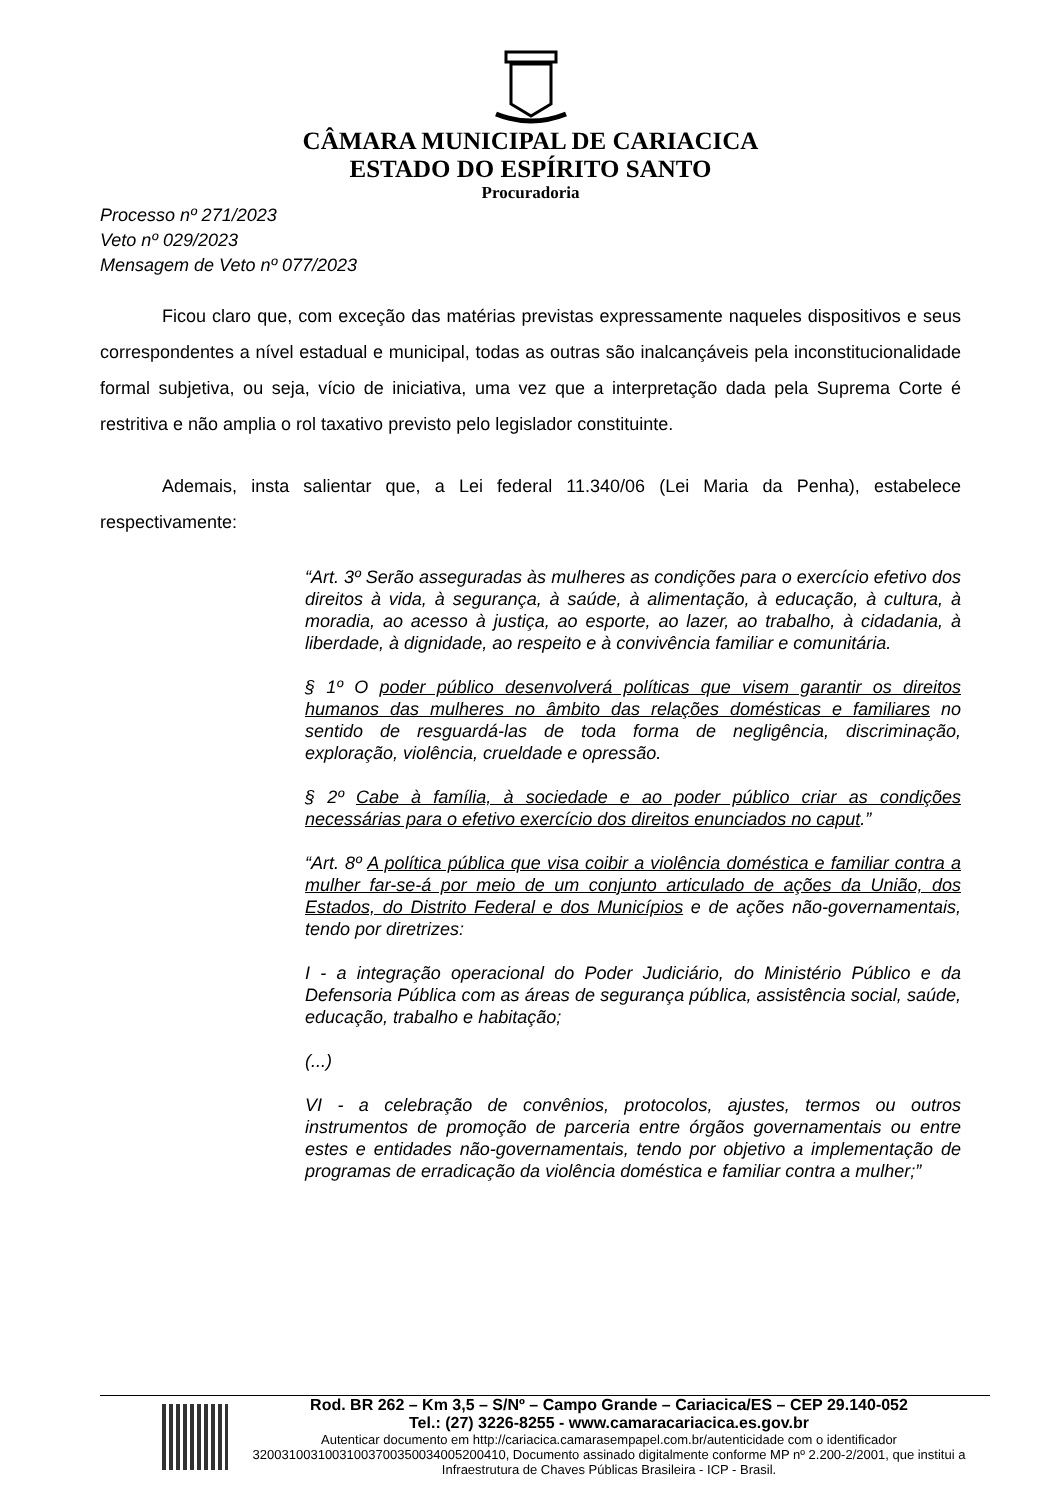CÂMARA MUNICIPAL DE CARIACICA
ESTADO DO ESPÍRITO SANTO
Procuradoria
Processo nº 271/2023
Veto nº 029/2023
Mensagem de Veto nº 077/2023
Ficou claro que, com exceção das matérias previstas expressamente naqueles dispositivos e seus correspondentes a nível estadual e municipal, todas as outras são inalcançáveis pela inconstitucionalidade formal subjetiva, ou seja, vício de iniciativa, uma vez que a interpretação dada pela Suprema Corte é restritiva e não amplia o rol taxativo previsto pelo legislador constituinte.
Ademais, insta salientar que, a Lei federal 11.340/06 (Lei Maria da Penha), estabelece respectivamente:
“Art. 3º Serão asseguradas às mulheres as condições para o exercício efetivo dos direitos à vida, à segurança, à saúde, à alimentação, à educação, à cultura, à moradia, ao acesso à justiça, ao esporte, ao lazer, ao trabalho, à cidadania, à liberdade, à dignidade, ao respeito e à convivência familiar e comunitária.
§ 1º O poder público desenvolverá políticas que visem garantir os direitos humanos das mulheres no âmbito das relações domésticas e familiares no sentido de resguardá-las de toda forma de negligência, discriminação, exploração, violência, crueldade e opressão.
§ 2º Cabe à família, à sociedade e ao poder público criar as condições necessárias para o efetivo exercício dos direitos enunciados no caput.”
“Art. 8º A política pública que visa coibir a violência doméstica e familiar contra a mulher far-se-á por meio de um conjunto articulado de ações da União, dos Estados, do Distrito Federal e dos Municípios e de ações não-governamentais, tendo por diretrizes:
I - a integração operacional do Poder Judiciário, do Ministério Público e da Defensoria Pública com as áreas de segurança pública, assistência social, saúde, educação, trabalho e habitação;
(...)
VI - a celebração de convênios, protocolos, ajustes, termos ou outros instrumentos de promoção de parceria entre órgãos governamentais ou entre estes e entidades não-governamentais, tendo por objetivo a implementação de programas de erradicação da violência doméstica e familiar contra a mulher;”
Rod. BR 262 – Km 3,5 – S/Nº – Campo Grande – Cariacica/ES – CEP 29.140-052
Tel.: (27) 3226-8255 - www.camaracariacica.es.gov.br
Autenticar documento em http://cariacica.camarasempapel.com.br/autenticidade com o identificador 32003100310031003700350034005200410, Documento assinado digitalmente conforme MP nº 2.200-2/2001, que institui a Infraestrutura de Chaves Públicas Brasileira - ICP - Brasil.